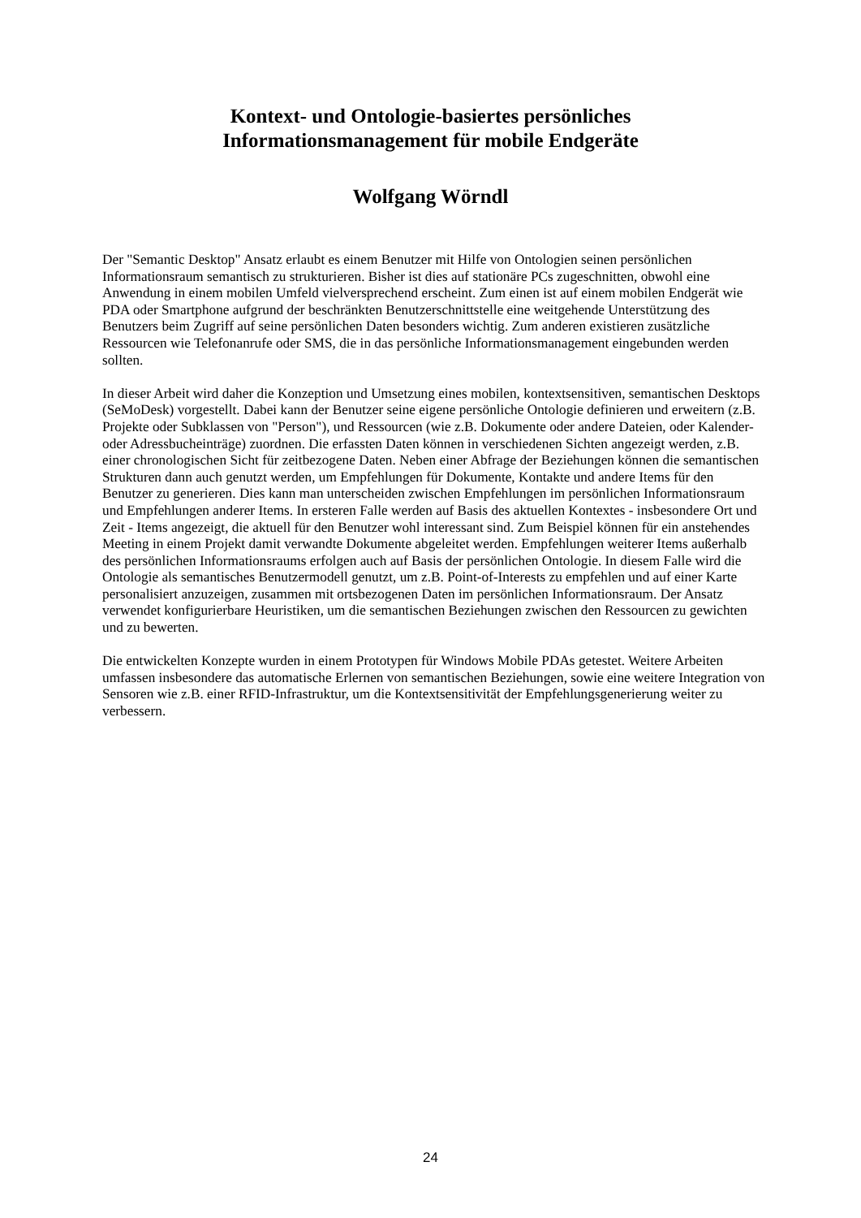Kontext- und Ontologie-basiertes persönliches
Informationsmanagement für mobile Endgeräte
Wolfgang Wörndl
Der "Semantic Desktop" Ansatz erlaubt es einem Benutzer mit Hilfe von Ontologien seinen persönlichen Informationsraum semantisch zu strukturieren. Bisher ist dies auf stationäre PCs zugeschnitten, obwohl eine Anwendung in einem mobilen Umfeld vielversprechend erscheint. Zum einen ist auf einem mobilen Endgerät wie PDA oder Smartphone aufgrund der beschränkten Benutzerschnittstelle eine weitgehende Unterstützung des Benutzers beim Zugriff auf seine persönlichen Daten besonders wichtig. Zum anderen existieren zusätzliche Ressourcen wie Telefonanrufe oder SMS, die in das persönliche Informationsmanagement eingebunden werden sollten.
In dieser Arbeit wird daher die Konzeption und Umsetzung eines mobilen, kontextsensitiven, semantischen Desktops (SeMoDesk) vorgestellt. Dabei kann der Benutzer seine eigene persönliche Ontologie definieren und erweitern (z.B. Projekte oder Subklassen von "Person"), und Ressourcen (wie z.B. Dokumente oder andere Dateien, oder Kalender- oder Adressbucheinträge) zuordnen. Die erfassten Daten können in verschiedenen Sichten angezeigt werden, z.B. einer chronologischen Sicht für zeitbezogene Daten. Neben einer Abfrage der Beziehungen können die semantischen Strukturen dann auch genutzt werden, um Empfehlungen für Dokumente, Kontakte und andere Items für den Benutzer zu generieren. Dies kann man unterscheiden zwischen Empfehlungen im persönlichen Informationsraum und Empfehlungen anderer Items. In ersteren Falle werden auf Basis des aktuellen Kontextes - insbesondere Ort und Zeit - Items angezeigt, die aktuell für den Benutzer wohl interessant sind. Zum Beispiel können für ein anstehendes Meeting in einem Projekt damit verwandte Dokumente abgeleitet werden. Empfehlungen weiterer Items außerhalb des persönlichen Informationsraums erfolgen auch auf Basis der persönlichen Ontologie. In diesem Falle wird die Ontologie als semantisches Benutzermodell genutzt, um z.B. Point-of-Interests zu empfehlen und auf einer Karte personalisiert anzuzeigen, zusammen mit ortsbezogenen Daten im persönlichen Informationsraum. Der Ansatz verwendet konfigurierbare Heuristiken, um die semantischen Beziehungen zwischen den Ressourcen zu gewichten und zu bewerten.
Die entwickelten Konzepte wurden in einem Prototypen für Windows Mobile PDAs getestet. Weitere Arbeiten umfassen insbesondere das automatische Erlernen von semantischen Beziehungen, sowie eine weitere Integration von Sensoren wie z.B. einer RFID-Infrastruktur, um die Kontextsensitivität der Empfehlungsgenerierung weiter zu verbessern.
24